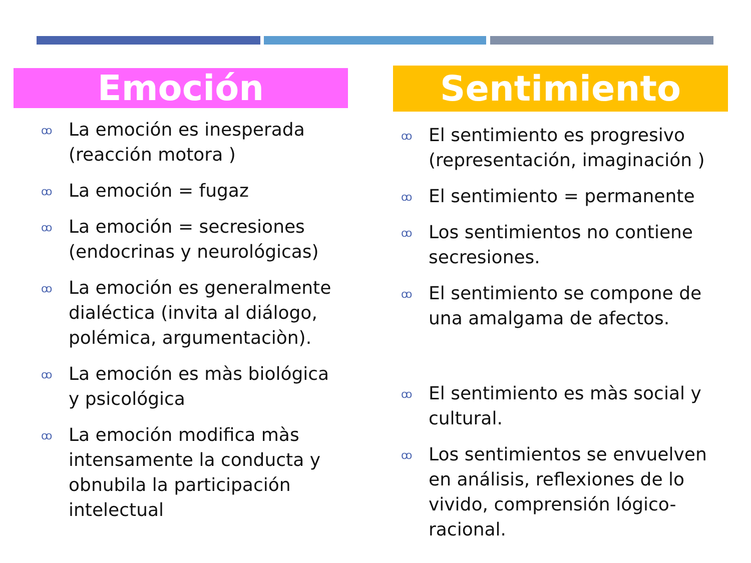Emoción
ꝏ La emoción es inesperada (reacción motora )
ꝏ La emoción = fugaz
ꝏ La emoción = secresiones (endocrinas y neurológicas)
ꝏ La emoción es generalmente dialéctica (invita al diálogo, polémica, argumentaciòn).
ꝏ La emoción es màs biológica y psicológica
ꝏ La emoción modifica màs intensamente la conducta y obnubila la participación intelectual
Sentimiento
ꝏ El sentimiento es progresivo (representación, imaginación )
ꝏ El sentimiento = permanente
ꝏ Los sentimientos no contiene secresiones.
ꝏ El sentimiento se compone de una amalgama de afectos.
ꝏ El sentimiento es màs social y cultural.
ꝏ Los sentimientos se envuelven en análisis, reflexiones de lo vivido, comprensión lógico-racional.